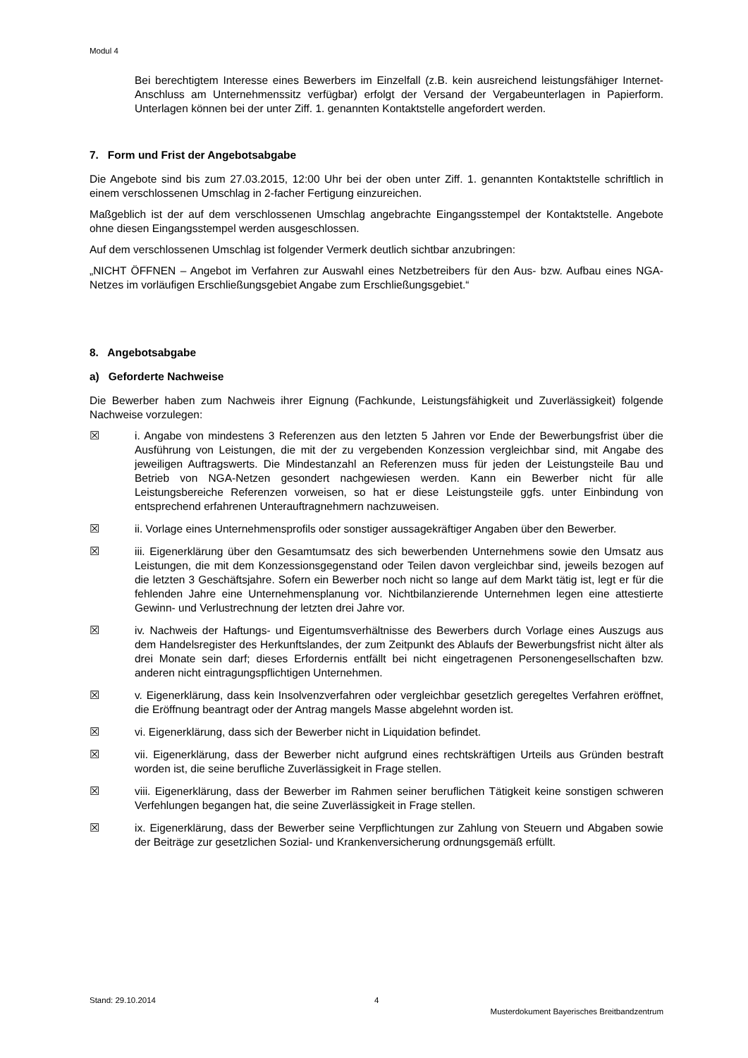Modul 4
Bei berechtigtem Interesse eines Bewerbers im Einzelfall (z.B. kein ausreichend leistungsfähiger Internet-Anschluss am Unternehmenssitz verfügbar) erfolgt der Versand der Vergabeunterlagen in Papierform. Unterlagen können bei der unter Ziff. 1. genannten Kontaktstelle angefordert werden.
7. Form und Frist der Angebotsabgabe
Die Angebote sind bis zum 27.03.2015, 12:00 Uhr bei der oben unter Ziff. 1. genannten Kontaktstelle schriftlich in einem verschlossenen Umschlag in 2-facher Fertigung einzureichen.
Maßgeblich ist der auf dem verschlossenen Umschlag angebrachte Eingangsstempel der Kontaktstelle. Angebote ohne diesen Eingangsstempel werden ausgeschlossen.
Auf dem verschlossenen Umschlag ist folgender Vermerk deutlich sichtbar anzubringen:
„NICHT ÖFFNEN – Angebot im Verfahren zur Auswahl eines Netzbetreibers für den Aus- bzw. Aufbau eines NGA-Netzes im vorläufigen Erschließungsgebiet Angabe zum Erschließungsgebiet.“
8. Angebotsabgabe
a) Geforderte Nachweise
Die Bewerber haben zum Nachweis ihrer Eignung (Fachkunde, Leistungsfähigkeit und Zuverlässigkeit) folgende Nachweise vorzulegen:
☒ i. Angabe von mindestens 3 Referenzen aus den letzten 5 Jahren vor Ende der Bewerbungsfrist über die Ausführung von Leistungen, die mit der zu vergebenden Konzession vergleichbar sind, mit Angabe des jeweiligen Auftragswerts. Die Mindestanzahl an Referenzen muss für jeden der Leistungsteile Bau und Betrieb von NGA-Netzen gesondert nachgewiesen werden. Kann ein Bewerber nicht für alle Leistungsbereiche Referenzen vorweisen, so hat er diese Leistungsteile ggfs. unter Einbindung von entsprechend erfahrenen Unterauftragnehmern nachzuweisen.
☒ ii. Vorlage eines Unternehmensprofils oder sonstiger aussagekräftiger Angaben über den Bewerber.
☒ iii. Eigenerklärung über den Gesamtumsatz des sich bewerbenden Unternehmens sowie den Umsatz aus Leistungen, die mit dem Konzessionsgegenstand oder Teilen davon vergleichbar sind, jeweils bezogen auf die letzten 3 Geschäftsjahre. Sofern ein Bewerber noch nicht so lange auf dem Markt tätig ist, legt er für die fehlenden Jahre eine Unternehmensplanung vor. Nichtbilanzierende Unternehmen legen eine attestierte Gewinn- und Verlustrechnung der letzten drei Jahre vor.
☒ iv. Nachweis der Haftungs- und Eigentumsverhältnisse des Bewerbers durch Vorlage eines Auszugs aus dem Handelsregister des Herkunftslandes, der zum Zeitpunkt des Ablaufs der Bewerbungsfrist nicht älter als drei Monate sein darf; dieses Erfordernis entfällt bei nicht eingetragenen Personengesellschaften bzw. anderen nicht eintragungspflichtigen Unternehmen.
☒ v. Eigenerklärung, dass kein Insolvenzverfahren oder vergleichbar gesetzlich geregeltes Verfahren eröffnet, die Eröffnung beantragt oder der Antrag mangels Masse abgelehnt worden ist.
☒ vi. Eigenerklärung, dass sich der Bewerber nicht in Liquidation befindet.
☒ vii. Eigenerklärung, dass der Bewerber nicht aufgrund eines rechtskräftigen Urteils aus Gründen bestraft worden ist, die seine berufliche Zuverlässigkeit in Frage stellen.
☒ viii. Eigenerklärung, dass der Bewerber im Rahmen seiner beruflichen Tätigkeit keine sonstigen schweren Verfehlungen begangen hat, die seine Zuverlässigkeit in Frage stellen.
☒ ix. Eigenerklärung, dass der Bewerber seine Verpflichtungen zur Zahlung von Steuern und Abgaben sowie der Beiträge zur gesetzlichen Sozial- und Krankenversicherung ordnungsgemäß erfüllt.
Stand: 29.10.2014 4
Musterdokument Bayerisches Breitbandzentrum